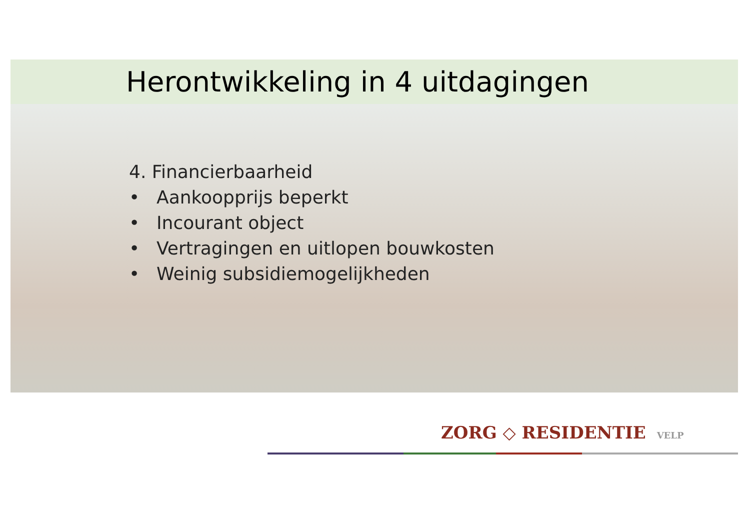Herontwikkeling in 4 uitdagingen
4. Financierbaarheid
• Aankoopprijs beperkt
• Incourant object
• Vertragingen en uitlopen bouwkosten
• Weinig subsidiemogelijkheden
ZORG ◇ RESIDENTIE VELP